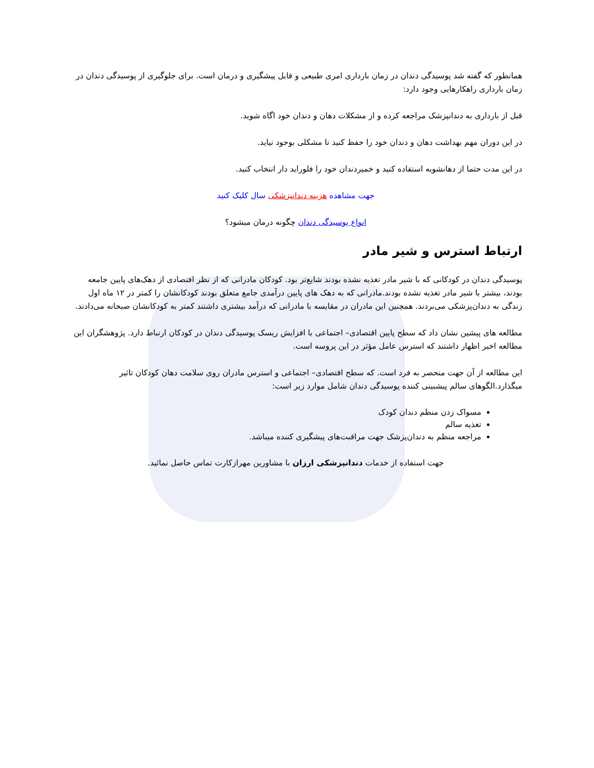همانطور که گفته شد پوسیدگی دندان در زمان بارداری امری طبیعی و قابل پیشگیری و درمان است. برای جلوگیری از پوسیدگی دندان در زمان بارداری راهکارهایی وجود دارد:
قبل از بارداری به دندانپزشک مراجعه کرده و از مشکلات دهان و دندان خود اگاه شوید.
در این دوران مهم بهداشت دهان و دندان خود را حفظ کنید تا مشکلی بوجود نیاید.
در این مدت حتما از دهانشویه استفاده کنید و خمیردندان خود را فلوراید دار انتخاب کنید.
جهت مشاهده هزینه دندانپزشکی سال کلیک کنید
انواع پوسیدگی دندان چگونه درمان میشود؟
ارتباط استرس و شیر مادر
پوسیدگی دندان در کودکانی که با شیر مادر تغذیه نشده بودند شایع‌تر بود. کودکان مادرانی که از نظر اقتصادی از دهک‌های پایین جامعه بودند، بیشتر با شیر مادر تغذیه نشده بودند.مادرانی که به دهک های پایین درآمدی جامع متعلق بودند کودکانشان را کمتر در ۱۲ ماه اول زندگی به دندان‌پزشکی می‌بردند. همچنین این مادران در مقایسه با مادرانی که درآمد بیشتری داشتند کمتر به کودکانشان صبحانه می‌دادند.
مطالعه های پیشین نشان داد که سطح پایین اقتصادی– اجتماعی با افزایش ریسک پوسیدگی دندان در کودکان ارتباط دارد. پژوهشگران این مطالعه اخیر اظهار داشتند که استرس عامل مؤثر در این پروسه است.
این مطالعه از آن جهت منحصر به فرد است. که سطح اقتصادی– اجتماعی و استرس مادران روی سلامت دهان کودکان تاثیر میگذارد.الگوهای سالم پیشبینی کننده پوسیدگی دندان شامل موارد زیر است:
مسواک زدن منظم دندان کودک
تغذیه سالم
مراجعه منظم به دندان‌پزشک جهت مراقبت‌های پیشگیری کننده میباشد.
جهت استفاده از خدمات دندانپزشکی ارزان با مشاورین مهرازکارت تماس حاصل نمائید.